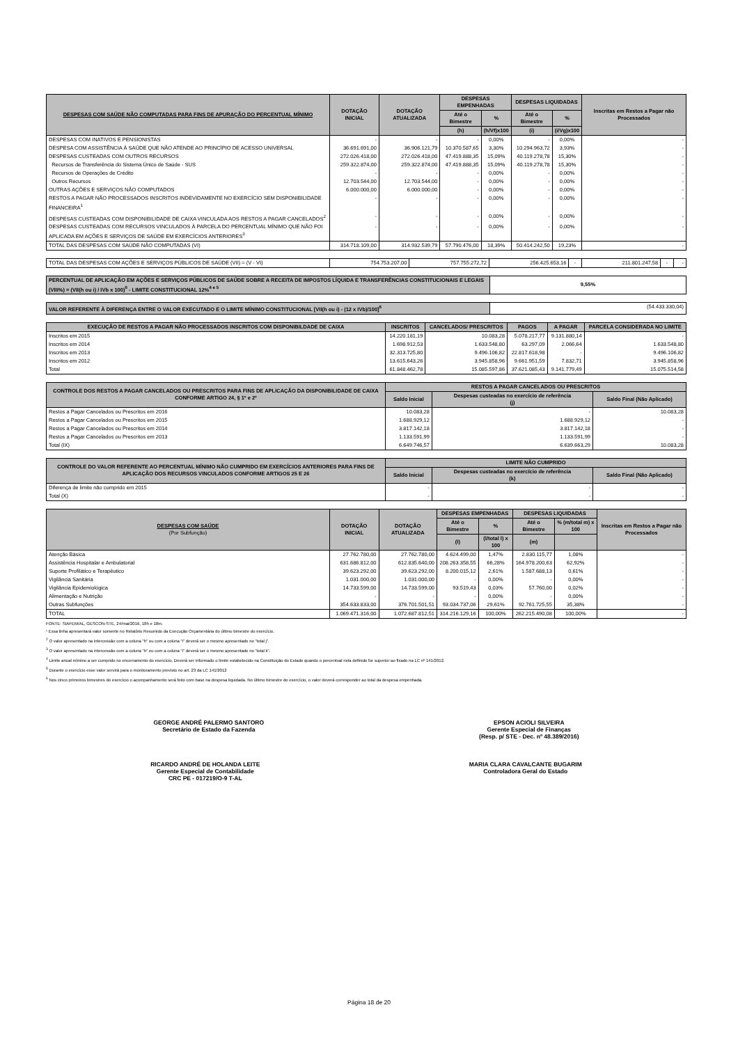| DESPESAS COM SAÚDE NÃO COMPUTADAS PARA FINS DE APURAÇÃO DO PERCENTUAL MÍNIMO | DOTAÇÃO INICIAL | DOTAÇÃO ATUALIZADA | DESPESAS EMPENHADAS | | DESPESAS LIQUIDADAS | | Inscritas em Restos a Pagar não Processados |
| --- | --- | --- | --- | --- | --- | --- | --- |
| | | | Até o Bimestre | % | Até o Bimestre | % | |
| | | | (h) | (h/Vf)x100 | (i) | (i/Vg)x100 | |
| DESPESAS COM INATIVOS E PENSIONISTAS | - | - | - | 0,00% | - | 0,00% | - |
| DESPESA COM ASSISTÊNCIA À SAÚDE QUE NÃO ATENDE AO PRINCÍPIO DE ACESSO UNIVERSAL | 36.691.691,00 | 36.906.121,79 | 10.370.587,65 | 3,30% | 10.294.963,72 | 3,93% | - |
| DESPESAS CUSTEADAS COM OUTROS RECURSOS | 272.026.418,00 | 272.026.418,00 | 47.419.888,35 | 15,09% | 40.119.278,78 | 15,30% | - |
| Recursos de Transferência do Sistema Único de Saúde - SUS | 259.322.874,00 | 259.322.874,00 | 47.419.888,35 | 15,09% | 40.119.278,78 | 15,30% | - |
| Recursos de Operações de Crédito | - | - | - | 0,00% | - | 0,00% | - |
| Outros Recursos | 12.703.544,00 | 12.703.544,00 | - | 0,00% | - | 0,00% | - |
| OUTRAS AÇÕES E SERVIÇOS NÃO COMPUTADOS | 6.000.000,00 | 6.000.000,00 | - | 0,00% | - | 0,00% | - |
| RESTOS A PAGAR NÃO PROCESSADOS INSCRITOS INDEVIDAMENTE NO EXERCÍCIO SEM DISPONIBILIDADE FINANCEIRA<sup>1</sup> | - | - | - | 0,00% | - | 0,00% | - |
| DESPESAS CUSTEADAS COM DISPONIBILIDADE DE CAIXA VINCULADA AOS RESTOS A PAGAR CANCELADOS<sup>2</sup> | - | - | - | 0,00% | - | 0,00% | - |
| DESPESAS CUSTEADAS COM RECURSOS VINCULADOS À PARCELA DO PERCENTUAL MÍNIMO QUE NÃO FOI APLICADA EM AÇÕES E SERVIÇOS DE SAÚDE EM EXERCÍCIOS ANTERIORES<sup>3</sup> | - | - | - | 0,00% | - | 0,00% | - |
| TOTAL DAS DESPESAS COM SAÚDE NÃO COMPUTADAS (VI) | 314.718.109,00 | 314.932.539,79 | 57.790.476,00 | 18,39% | 50.414.242,50 | 19,23% | - |
| TOTAL DAS DESPESAS COM AÇÕES E SERVIÇOS PÚBLICOS DE SAÚDE (VII) = (V - VI) | 754.753.207,00 | 757.755.272,72 | 256.425.653,16 | - | 211.801.247,58 | - | - |
| PERCENTUAL DE APLICAÇÃO EM AÇÕES E SERVIÇOS PÚBLICOS DE SAÚDE SOBRE A RECEITA DE IMPOSTOS LÍQUIDA E TRANSFERÊNCIAS CONSTITUCIONAIS E LEGAIS (VIII%) = (VII(h ou i) / IVb x 100)<sup>6</sup> - LIMITE CONSTITUCIONAL 12%<sup>4 e 5</sup> | 9,55% |
| VALOR REFERENTE À DIFERENÇA ENTRE O VALOR EXECUTADO E O LIMITE MÍNIMO CONSTITUCIONAL [VII(h ou i) - (12 x IVb)/100]<sup>6</sup> | (54.433.330,04) |
| EXECUÇÃO DE RESTOS A PAGAR NÃO PROCESSADOS INSCRITOS COM DISPONIBILDADE DE CAIXA | INSCRITOS | CANCELADOS/ PRESCRITOS | PAGOS | A PAGAR | PARCELA CONSIDERADA NO LIMITE |
| --- | --- | --- | --- | --- | --- |
| Inscritos em 2015 | 14.220.181,19 | 10.083,28 | 5.078.217,77 | 9.131.880,14 | - |
| Inscritos em 2014 | 1.698.912,53 | 1.633.548,80 | 63.297,09 | 2.066,64 | 1.633.548,80 |
| Inscritos em 2013 | 32.313.725,80 | 9.496.106,82 | 22.817.618,98 | - | 9.496.106,82 |
| Inscritos em 2012 | 13.615.643,26 | 3.945.858,96 | 9.661.951,59 | 7.832,71 | 3.945.858,96 |
| Total | 61.848.462,78 | 15.085.597,86 | 37.621.085,43 | 9.141.779,49 | 15.075.514,58 |
| CONTROLE DOS RESTOS A PAGAR CANCELADOS OU PRESCRITOS PARA FINS DE APLICAÇÃO DA DISPONIBILIDADE DE CAIXA CONFORME ARTIGO 24, § 1º e 2º | RESTOS A PAGAR CANCELADOS OU PRESCRITOS | | |
| --- | --- | --- | --- |
| | Saldo Inicial | Despesas custeadas no exercício de referência (j) | Saldo Final (Não Aplicado) |
| Restos a Pagar Cancelados ou Prescritos em 2016 | 10.083,28 | - | 10.083,28 |
| Restos a Pagar Cancelados ou Prescritos em 2015 | 1.688.929,12 | 1.688.929,12 | - |
| Restos a Pagar Cancelados ou Prescritos em 2014 | 3.817.142,18 | 3.817.142,18 | - |
| Restos a Pagar Cancelados ou Prescritos em 2013 | 1.133.591,99 | 1.133.591,99 | - |
| Total (IX) | 6.649.746,57 | 6.639.663,29 | 10.083,28 |
| CONTROLE DO VALOR REFERENTE AO PERCENTUAL MÍNIMO NÃO CUMPRIDO EM EXERCÍCIOS ANTERIORES PARA FINS DE APLICAÇÃO DOS RECURSOS VINCULADOS CONFORME ARTIGOS 25 E 26 | LIMITE NÃO CUMPRIDO | | |
| --- | --- | --- | --- |
| | Saldo Inicial | Despesas custeadas no exercício de referência (k) | Saldo Final (Não Aplicado) |
| Diferença de limite não cumprido em 2015 | - | - | - |
| Total (X) | - | - | - |
| DESPESAS COM SAÚDE (Por Subfunção) | DOTAÇÃO INICIAL | DOTAÇÃO ATUALIZADA | DESPESAS EMPENHADAS | | DESPESAS LIQUIDADAS | | Inscritas em Restos a Pagar não Processados |
| --- | --- | --- | --- | --- | --- | --- | --- |
| | | | Até o Bimestre | % | Até o Bimestre | % (m/total m) x 100 | |
| | | | (l) | (l/total l) x 100 | (m) | | |
| Atenção Básica | 27.762.780,00 | 27.762.780,00 | 4.624.499,00 | 1,47% | 2.830.115,77 | 1,08% | - |
| Assistência Hospitalar e Ambulatorial | 631.686.812,00 | 612.835.640,00 | 208.263.358,55 | 66,28% | 164.978.200,63 | 62,92% | - |
| Suporte Profilático e Terapêutico | 39.623.292,00 | 39.623.292,00 | 8.200.015,12 | 2,61% | 1.587.688,13 | 0,61% | - |
| Vigilância Sanitária | 1.031.000,00 | 1.031.000,00 | - | 0,00% | - | 0,00% | - |
| Vigilância Epidemiológica | 14.733.599,00 | 14.733.599,00 | 93.519,43 | 0,03% | 57.760,00 | 0,02% | - |
| Alimentação e Nutrição | - | - | - | 0,00% | - | 0,00% | - |
| Outras Subfunções | 354.633.833,00 | 376.701.501,51 | 93.034.737,06 | 29,61% | 92.761.725,55 | 35,38% | - |
| TOTAL | 1.069.471.316,00 | 1.072.687.812,51 | 314.216.129,16 | 100,00% | 262.215.490,08 | 100,00% | - |
FONTE: SIAFEM/AL, GESCON-STE, 24/mai/2016, 18h e 18m.
¹ Essa linha apresentará valor somente no Relatório Resumido da Execução Orçamentária do último bimestre do exercício.
<sup>2</sup> O valor apresentado na intercessão com a coluna "h" ou com a coluna "i" deverá ser o mesmo apresentado no "total j".
<sup>3</sup> O valor apresentado na intercessão com a coluna "h" ou com a coluna "i" deverá ser o mesmo apresentado no "total k".
<sup>4</sup> Limite anual mínimo a ser cumprido no encerramento do exercício. Deverá ser informado o limite estabelecido na Constituição do Estado quando o percentual nela definido for superior ao fixado na LC nº 141/2012.
<sup>5</sup> Durante o exercício esse valor servirá para o monitoramento previsto no art. 23 da LC 141/2012
<sup>6</sup> Nos cinco primeiros bimestres do exercício o acompanhamento será feito com base na despesa liquidada. No último bimestre do exercício, o valor deverá corresponder ao total da despesa empenhada.
GEORGE ANDRÉ PALERMO SANTORO
Secretário de Estado da Fazenda
EPSON ACIOLI SILVEIRA
Gerente Especial de Finanças
(Resp. p/ STE - Dec. nº 48.389/2016)
RICARDO ANDRÉ DE HOLANDA LEITE
Gerente Especial de Contabilidade
CRC PE - 017219/O-9 T-AL
MARIA CLARA CAVALCANTE BUGARIM
Controladora Geral do Estado
Página 18 de 20